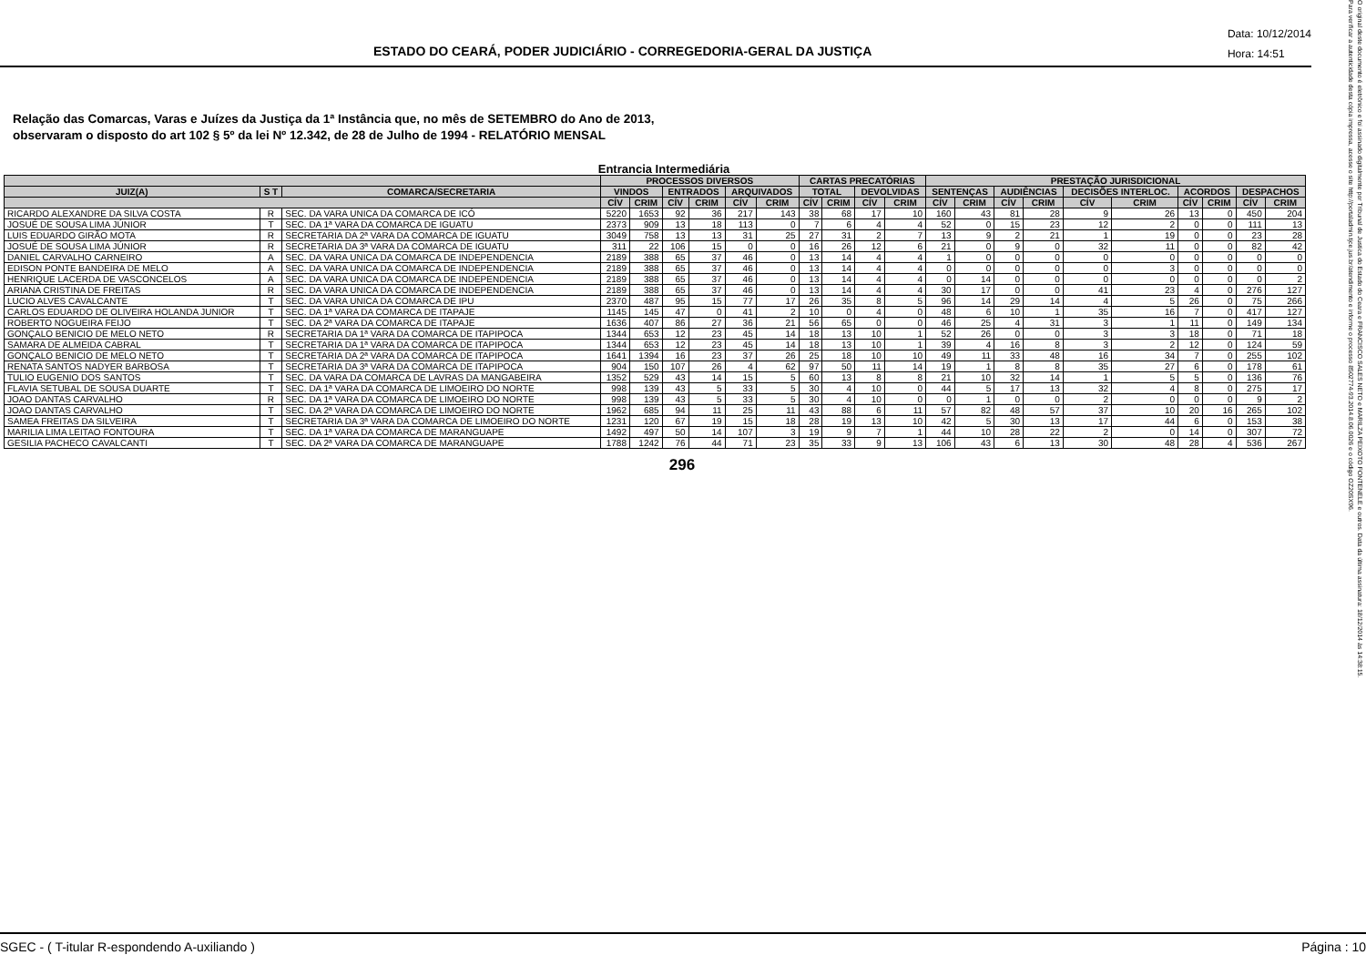ESTADO DO CEARÁ, PODER JUDICIÁRIO - CORREGEDORIA-GERAL DA JUSTIÇA
Data: 10/12/2014
Hora: 14:51
Relação das Comarcas, Varas e Juízes da Justiça da 1ª Instância que, no mês de SETEMBRO do Ano de 2013,
observaram o disposto do art 102 § 5º da lei Nº 12.342, de 28 de Julho de 1994 - RELATÓRIO MENSAL
Entrancia Intermediária
| | | | PROCESSOS DIVERSOS | | | | | | CARTAS PRECATÓRIAS | | | | PRESTAÇÃO JURISDICIONAL | | | | | | | | | |
| --- | --- | --- | --- | --- | --- | --- | --- | --- | --- | --- | --- | --- | --- | --- | --- | --- | --- | --- | --- | --- | --- | --- |
| JUIZ(A) | S T | COMARCA/SECRETARIA | VINDOS | | ENTRADOS | | ARQUIVADOS | | TOTAL | | DEVOLVIDAS | | SENTENÇAS | | AUDIÊNCIAS | | DECISÕES INTERLOC. | | ACORDOS | | DESPACHOS | |
| | | | CÍV | CRIM | CÍV | CRIM | CÍV | CRIM | CÍV | CRIM | CÍV | CRIM | CÍV | CRIM | CÍV | CRIM | CÍV | CRIM | CÍV | CRIM | CÍV | CRIM |
| RICARDO ALEXANDRE DA SILVA COSTA | R | SEC. DA VARA UNICA DA COMARCA DE ICÓ | 5220 | 1653 | 92 | 36 | 217 | 143 | 38 | 68 | 17 | 10 | 160 | 43 | 81 | 28 | 9 | 26 | 13 | 0 | 450 | 204 |
| JOSUÉ DE SOUSA LIMA JÚNIOR | T | SEC. DA 1ª VARA DA COMARCA DE IGUATU | 2373 | 909 | 13 | 18 | 113 | 0 | 7 | 6 | 4 | 4 | 52 | 0 | 15 | 23 | 12 | 2 | 0 | 0 | 111 | 13 |
| LUIS EDUARDO GIRÃO MOTA | R | SECRETARIA DA 2ª VARA DA COMARCA DE IGUATU | 3049 | 758 | 13 | 13 | 31 | 25 | 27 | 31 | 2 | 7 | 13 | 9 | 2 | 21 | 1 | 19 | 0 | 0 | 23 | 28 |
| JOSUÉ DE SOUSA LIMA JÚNIOR | R | SECRETARIA DA 3ª VARA DA COMARCA DE IGUATU | 311 | 22 | 106 | 15 | 0 | 0 | 16 | 26 | 12 | 6 | 21 | 0 | 9 | 0 | 32 | 11 | 0 | 0 | 82 | 42 |
| DANIEL CARVALHO CARNEIRO | A | SEC. DA VARA UNICA DA COMARCA DE INDEPENDENCIA | 2189 | 388 | 65 | 37 | 46 | 0 | 13 | 14 | 4 | 4 | 1 | 0 | 0 | 0 | 0 | 0 | 0 | 0 | 0 | 0 |
| EDISON PONTE BANDEIRA DE MELO | A | SEC. DA VARA UNICA DA COMARCA DE INDEPENDENCIA | 2189 | 388 | 65 | 37 | 46 | 0 | 13 | 14 | 4 | 4 | 0 | 0 | 0 | 0 | 0 | 3 | 0 | 0 | 0 | 0 |
| HENRIQUE LACERDA DE VASCONCELOS | A | SEC. DA VARA UNICA DA COMARCA DE INDEPENDENCIA | 2189 | 388 | 65 | 37 | 46 | 0 | 13 | 14 | 4 | 4 | 0 | 14 | 0 | 0 | 0 | 0 | 0 | 0 | 0 | 2 |
| ARIANA CRISTINA DE FREITAS | R | SEC. DA VARA UNICA DA COMARCA DE INDEPENDENCIA | 2189 | 388 | 65 | 37 | 46 | 0 | 13 | 14 | 4 | 4 | 30 | 17 | 0 | 0 | 41 | 23 | 4 | 0 | 276 | 127 |
| LUCIO ALVES CAVALCANTE | T | SEC. DA VARA UNICA DA COMARCA DE IPU | 2370 | 487 | 95 | 15 | 77 | 17 | 26 | 35 | 8 | 5 | 96 | 14 | 29 | 14 | 4 | 5 | 26 | 0 | 75 | 266 |
| CARLOS EDUARDO DE OLIVEIRA HOLANDA JUNIOR | T | SEC. DA 1ª VARA DA COMARCA DE ITAPAJE | 1145 | 145 | 47 | 0 | 41 | 2 | 10 | 0 | 4 | 0 | 48 | 6 | 10 | 1 | 35 | 16 | 7 | 0 | 417 | 127 |
| ROBERTO NOGUEIRA FEIJO | T | SEC. DA 2ª VARA DA COMARCA DE ITAPAJE | 1636 | 407 | 86 | 27 | 36 | 21 | 56 | 65 | 0 | 0 | 46 | 25 | 4 | 31 | 3 | 1 | 11 | 0 | 149 | 134 |
| GONÇALO BENICIO DE MELO NETO | R | SECRETARIA DA 1ª VARA DA COMARCA DE ITAPIPOCA | 1344 | 653 | 12 | 23 | 45 | 14 | 18 | 13 | 10 | 1 | 52 | 26 | 0 | 0 | 3 | 3 | 18 | 0 | 71 | 18 |
| SAMARA DE ALMEIDA CABRAL | T | SECRETARIA DA 1ª VARA DA COMARCA DE ITAPIPOCA | 1344 | 653 | 12 | 23 | 45 | 14 | 18 | 13 | 10 | 1 | 39 | 4 | 16 | 8 | 3 | 2 | 12 | 0 | 124 | 59 |
| GONÇALO BENICIO DE MELO NETO | T | SECRETARIA DA 2ª VARA DA COMARCA DE ITAPIPOCA | 1641 | 1394 | 16 | 23 | 37 | 26 | 25 | 18 | 10 | 10 | 49 | 11 | 33 | 48 | 16 | 34 | 7 | 0 | 255 | 102 |
| RENATA SANTOS NADYER BARBOSA | T | SECRETARIA DA 3ª VARA DA COMARCA DE ITAPIPOCA | 904 | 150 | 107 | 26 | 4 | 62 | 97 | 50 | 11 | 14 | 19 | 1 | 8 | 8 | 35 | 27 | 6 | 0 | 178 | 61 |
| TULIO EUGENIO DOS SANTOS | T | SEC. DA VARA DA COMARCA DE LAVRAS DA MANGABEIRA | 1352 | 529 | 43 | 14 | 15 | 5 | 60 | 13 | 8 | 8 | 21 | 10 | 32 | 14 | 1 | 5 | 5 | 0 | 136 | 76 |
| FLAVIA SETUBAL DE SOUSA DUARTE | T | SEC. DA 1ª VARA DA COMARCA DE LIMOEIRO DO NORTE | 998 | 139 | 43 | 5 | 33 | 5 | 30 | 4 | 10 | 0 | 44 | 5 | 17 | 13 | 32 | 4 | 8 | 0 | 275 | 17 |
| JOAO DANTAS CARVALHO | R | SEC. DA 1ª VARA DA COMARCA DE LIMOEIRO DO NORTE | 998 | 139 | 43 | 5 | 33 | 5 | 30 | 4 | 10 | 0 | 0 | 1 | 0 | 0 | 2 | 0 | 0 | 0 | 9 | 2 |
| JOAO DANTAS CARVALHO | T | SEC. DA 2ª VARA DA COMARCA DE LIMOEIRO DO NORTE | 1962 | 685 | 94 | 11 | 25 | 11 | 43 | 88 | 6 | 11 | 57 | 82 | 48 | 57 | 37 | 10 | 20 | 16 | 265 | 102 |
| SAMEA FREITAS DA SILVEIRA | T | SECRETARIA DA 3ª VARA DA COMARCA DE LIMOEIRO DO NORTE | 1231 | 120 | 67 | 19 | 15 | 18 | 28 | 19 | 13 | 10 | 42 | 5 | 30 | 13 | 17 | 44 | 6 | 0 | 153 | 38 |
| MARILIA LIMA LEITAO FONTOURA | T | SEC. DA 1ª VARA DA COMARCA DE MARANGUAPE | 1492 | 497 | 50 | 14 | 107 | 3 | 19 | 9 | 7 | 1 | 44 | 10 | 28 | 22 | 2 | 0 | 14 | 0 | 307 | 72 |
| GESILIA PACHECO CAVALCANTI | T | SEC. DA 2ª VARA DA COMARCA DE MARANGUAPE | 1788 | 1242 | 76 | 44 | 71 | 23 | 35 | 33 | 9 | 13 | 106 | 43 | 6 | 13 | 30 | 48 | 28 | 4 | 536 | 267 |
296
O original deste documento é eletrônico e foi assinado digitalmente por Tribunal de Justica do Estado do Ceara e FRANCISCO SALES NETO e MARILZA PEIXOTO FONTENELE e outros. Data da última assinatura: 18/12/2014 às 14:38:15.
Para verificar a autenticidade desta cópia impressa, acesse o site http://portaladmin.tjce.jus.br/atendimento e informe o processo 8502774-93.2014.8.06.0026 e o código OZ20SX96.
SGEC - ( T-itular R-espondendo A-uxiliando ) Página : 10